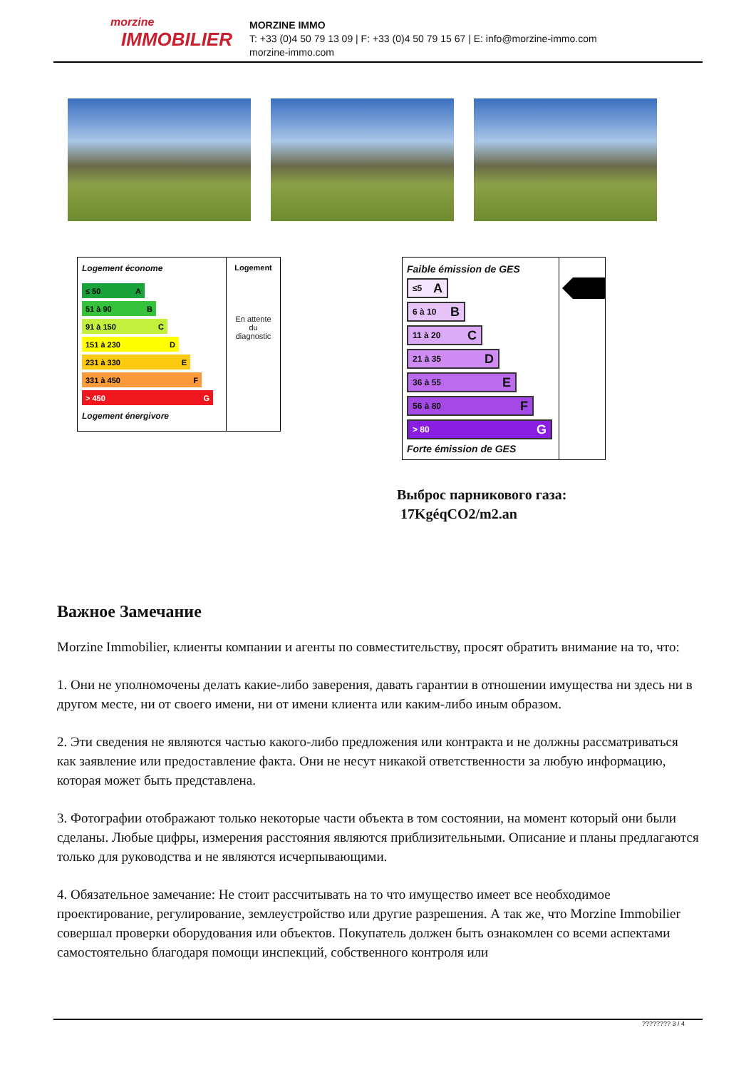morzine
IMMOBILIER
MORZINE IMMO
T: +33 (0)4 50 79 13 09 | F: +33 (0)4 50 79 15 67 | E: info@morzine-immo.com
morzine-immo.com
Logement économe
≤ 50 A
51 à 90 B
91 à 150 C
151 à 230 D
231 à 330 E
331 à 450 F
> 450 G
Logement énergivore
Logement
En attente
du
diagnostic
Faible émission de GES
≤5 A
6 à 10 B
11 à 20 C
21 à 35 D
36 à 55 E
56 à 80 F
> 80 G
Forte émission de GES
Выброс парникового газа:
17KgéqCO2/m2.an
Важное Замечание
Morzine Immobilier, клиенты компании и агенты по совместительству, просят обратить внимание на то, что:
1. Они не уполномочены делать какие-либо заверения, давать гарантии в отношении имущества ни здесь ни в другом месте, ни от своего имени, ни от имени клиента или каким-либо иным образом.
2. Эти сведения не являются частью какого-либо предложения или контракта и не должны рассматриваться как заявление или предоставление факта. Они не несут никакой ответственности за любую информацию, которая может быть представлена.
3. Фотографии отображают только некоторые части объекта в том состоянии, на момент который они были сделаны. Любые цифры, измерения расстояния являются приблизительными. Описание и планы предлагаются только для руководства и не являются исчерпывающими.
4. Обязательное замечание: Не стоит рассчитывать на то что имущество имеет все необходимое проектирование, регулирование, землеустройство или другие разрешения. А так же, что Morzine Immobilier совершал проверки оборудования или объектов. Покупатель должен быть ознакомлен со всеми аспектами самостоятельно благодаря помощи инспекций, собственного контроля или
???????? 3 / 4